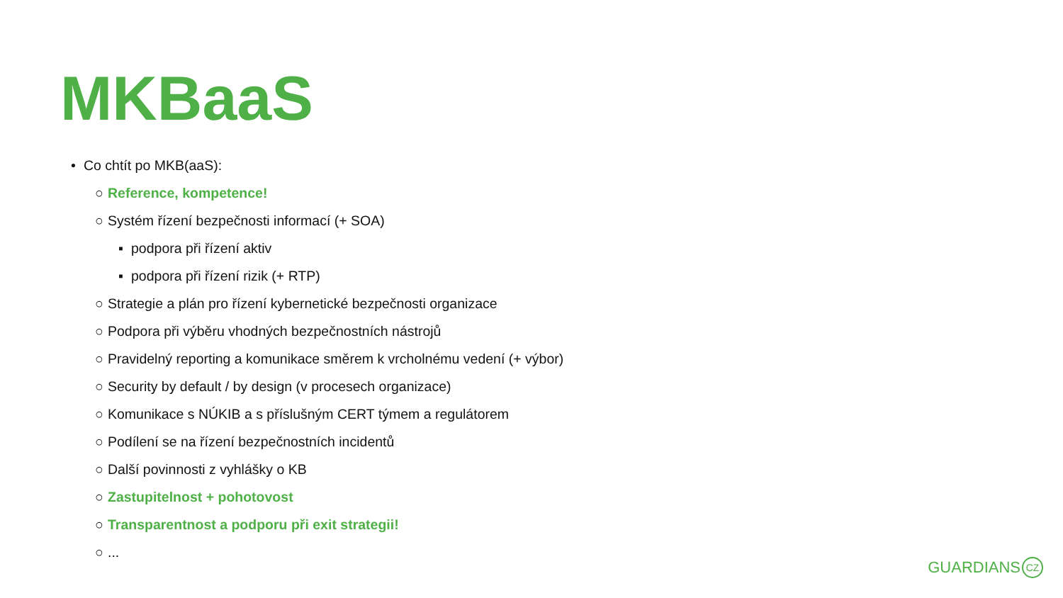MKBaaS
• Co chtít po MKB(aaS):
○ Reference, kompetence!
○ Systém řízení bezpečnosti informací (+ SOA)
▪ podpora při řízení aktiv
▪ podpora při řízení rizik (+ RTP)
○ Strategie a plán pro řízení kybernetické bezpečnosti organizace
○ Podpora při výběru vhodných bezpečnostních nástrojů
○ Pravidelný reporting a komunikace směrem k vrcholnému vedení (+ výbor)
○ Security by default / by design (v procesech organizace)
○ Komunikace s NÚKIB a s příslušným CERT týmem a regulátorem
○ Podílení se na řízení bezpečnostních incidentů
○ Další povinnosti z vyhlášky o KB
○ Zastupitelnost + pohotovost
○ Transparentnost a podporu při exit strategii!
○...
GUARDIANS CZ